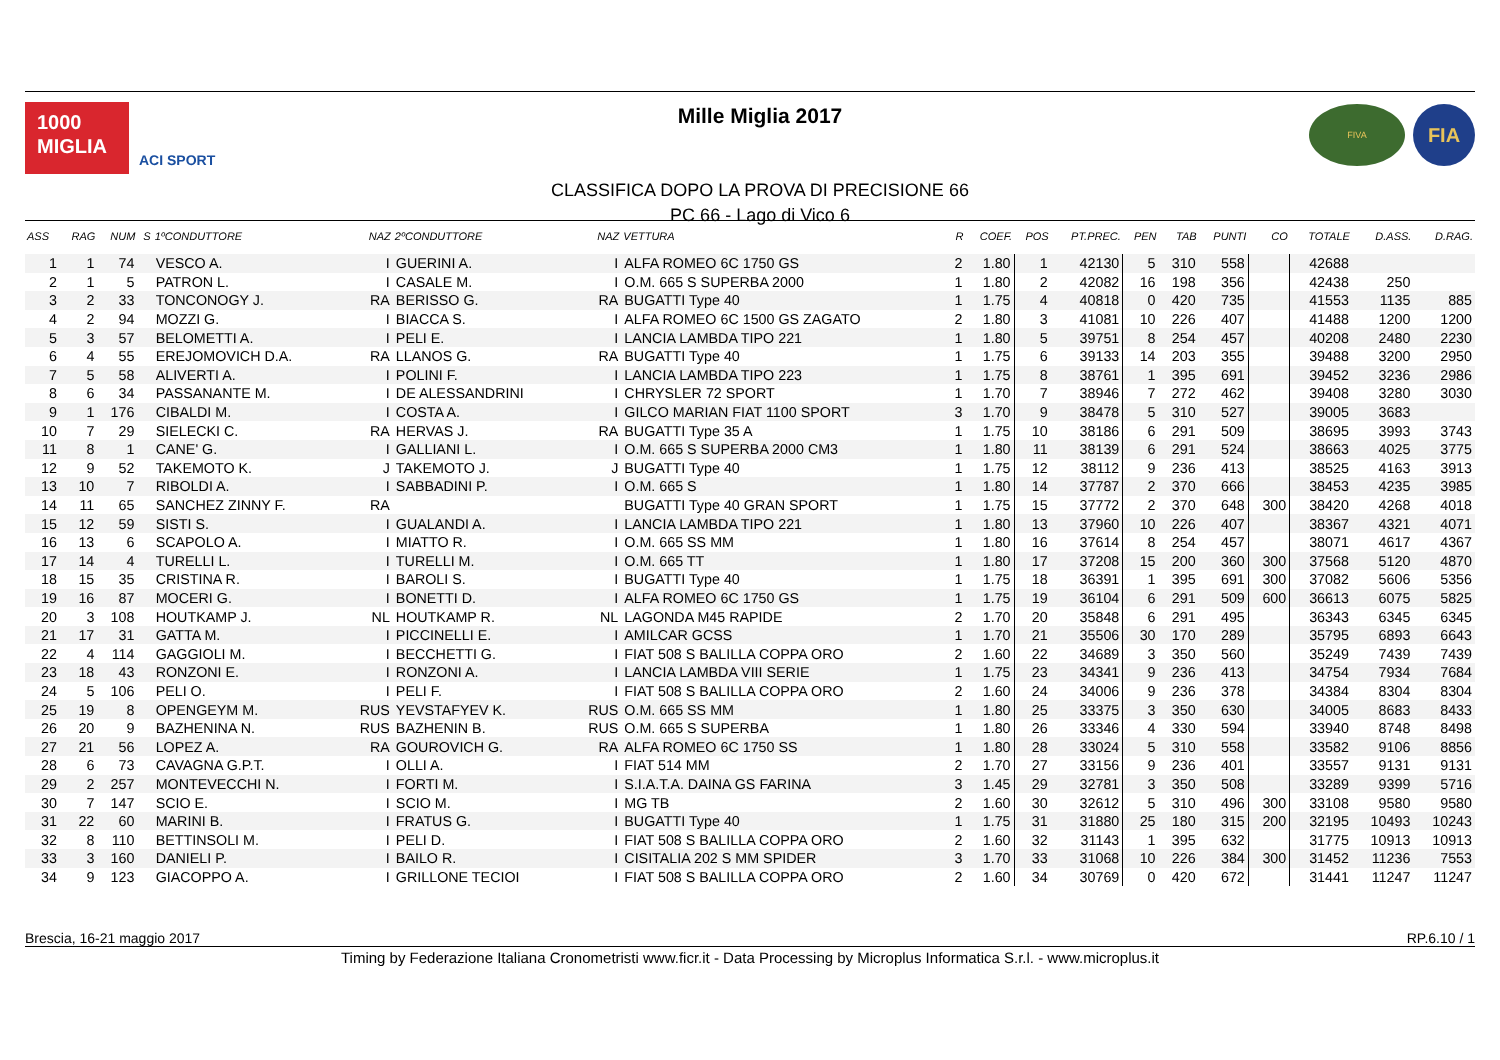1000
MIGLIA
ACI SPORT
Mille Miglia 2017
CLASSIFICA DOPO LA PROVA DI PRECISIONE 66
PC 66 - Lago di Vico 6
FIVA
FIA
| ASS | RAG | NUM | S | 1ºCONDUTTORE | NAZ | 2ºCONDUTTORE | NAZ | VETTURA | R | COEF. | POS | PT.PREC. | PEN | TAB | PUNTI | CO | TOTALE | D.ASS. | D.RAG. |
| --- | --- | --- | --- | --- | --- | --- | --- | --- | --- | --- | --- | --- | --- | --- | --- | --- | --- | --- | --- |
| 1 | 1 | 74 | | VESCO A. | I | GUERINI A. | I | ALFA ROMEO 6C 1750 GS | 2 | 1.80 | 1 | 42130 | 5 | 310 | 558 | | 42688 | | |
| 2 | 1 | 5 | | PATRON L. | I | CASALE M. | I | O.M. 665 S SUPERBA 2000 | 1 | 1.80 | 2 | 42082 | 16 | 198 | 356 | | 42438 | 250 | |
| 3 | 2 | 33 | | TONCONOGY J. | RA | BERISSO G. | RA | BUGATTI Type 40 | 1 | 1.75 | 4 | 40818 | 0 | 420 | 735 | | 41553 | 1135 | 885 |
| 4 | 2 | 94 | | MOZZI G. | I | BIACCA S. | I | ALFA ROMEO 6C 1500 GS ZAGATO | 2 | 1.80 | 3 | 41081 | 10 | 226 | 407 | | 41488 | 1200 | 1200 |
| 5 | 3 | 57 | | BELOMETTI A. | I | PELI E. | I | LANCIA LAMBDA TIPO 221 | 1 | 1.80 | 5 | 39751 | 8 | 254 | 457 | | 40208 | 2480 | 2230 |
| 6 | 4 | 55 | | EREJOMOVICH D.A. | RA | LLANOS G. | RA | BUGATTI Type 40 | 1 | 1.75 | 6 | 39133 | 14 | 203 | 355 | | 39488 | 3200 | 2950 |
| 7 | 5 | 58 | | ALIVERTI A. | I | POLINI F. | I | LANCIA LAMBDA TIPO 223 | 1 | 1.75 | 8 | 38761 | 1 | 395 | 691 | | 39452 | 3236 | 2986 |
| 8 | 6 | 34 | | PASSANANTE M. | I | DE ALESSANDRINI | I | CHRYSLER 72 SPORT | 1 | 1.70 | 7 | 38946 | 7 | 272 | 462 | | 39408 | 3280 | 3030 |
| 9 | 1 | 176 | | CIBALDI M. | I | COSTA A. | I | GILCO MARIAN FIAT 1100 SPORT | 3 | 1.70 | 9 | 38478 | 5 | 310 | 527 | | 39005 | 3683 | |
| 10 | 7 | 29 | | SIELECKI C. | RA | HERVAS J. | RA | BUGATTI Type 35 A | 1 | 1.75 | 10 | 38186 | 6 | 291 | 509 | | 38695 | 3993 | 3743 |
| 11 | 8 | 1 | | CANE' G. | I | GALLIANI L. | I | O.M. 665 S SUPERBA 2000 CM3 | 1 | 1.80 | 11 | 38139 | 6 | 291 | 524 | | 38663 | 4025 | 3775 |
| 12 | 9 | 52 | | TAKEMOTO K. | J | TAKEMOTO J. | J | BUGATTI Type 40 | 1 | 1.75 | 12 | 38112 | 9 | 236 | 413 | | 38525 | 4163 | 3913 |
| 13 | 10 | 7 | | RIBOLDI A. | I | SABBADINI P. | I | O.M. 665 S | 1 | 1.80 | 14 | 37787 | 2 | 370 | 666 | | 38453 | 4235 | 3985 |
| 14 | 11 | 65 | | SANCHEZ ZINNY F. | RA | | | BUGATTI Type 40 GRAN SPORT | 1 | 1.75 | 15 | 37772 | 2 | 370 | 648 | 300 | 38420 | 4268 | 4018 |
| 15 | 12 | 59 | | SISTI S. | I | GUALANDI A. | I | LANCIA LAMBDA TIPO 221 | 1 | 1.80 | 13 | 37960 | 10 | 226 | 407 | | 38367 | 4321 | 4071 |
| 16 | 13 | 6 | | SCAPOLO A. | I | MIATTO R. | I | O.M. 665 SS MM | 1 | 1.80 | 16 | 37614 | 8 | 254 | 457 | | 38071 | 4617 | 4367 |
| 17 | 14 | 4 | | TURELLI L. | I | TURELLI M. | I | O.M. 665 TT | 1 | 1.80 | 17 | 37208 | 15 | 200 | 360 | 300 | 37568 | 5120 | 4870 |
| 18 | 15 | 35 | | CRISTINA R. | I | BAROLI S. | I | BUGATTI Type 40 | 1 | 1.75 | 18 | 36391 | 1 | 395 | 691 | 300 | 37082 | 5606 | 5356 |
| 19 | 16 | 87 | | MOCERI G. | I | BONETTI D. | I | ALFA ROMEO 6C 1750 GS | 1 | 1.75 | 19 | 36104 | 6 | 291 | 509 | 600 | 36613 | 6075 | 5825 |
| 20 | 3 | 108 | | HOUTKAMP J. | NL | HOUTKAMP R. | NL | LAGONDA M45 RAPIDE | 2 | 1.70 | 20 | 35848 | 6 | 291 | 495 | | 36343 | 6345 | 6345 |
| 21 | 17 | 31 | | GATTA M. | I | PICCINELLI E. | I | AMILCAR GCSS | 1 | 1.70 | 21 | 35506 | 30 | 170 | 289 | | 35795 | 6893 | 6643 |
| 22 | 4 | 114 | | GAGGIOLI M. | I | BECCHETTI G. | I | FIAT 508 S BALILLA COPPA ORO | 2 | 1.60 | 22 | 34689 | 3 | 350 | 560 | | 35249 | 7439 | 7439 |
| 23 | 18 | 43 | | RONZONI E. | I | RONZONI A. | I | LANCIA LAMBDA VIII SERIE | 1 | 1.75 | 23 | 34341 | 9 | 236 | 413 | | 34754 | 7934 | 7684 |
| 24 | 5 | 106 | | PELI O. | I | PELI F. | I | FIAT 508 S BALILLA COPPA ORO | 2 | 1.60 | 24 | 34006 | 9 | 236 | 378 | | 34384 | 8304 | 8304 |
| 25 | 19 | 8 | | OPENGEYM M. | RUS | YEVSTAFYEV K. | RUS | O.M. 665 SS MM | 1 | 1.80 | 25 | 33375 | 3 | 350 | 630 | | 34005 | 8683 | 8433 |
| 26 | 20 | 9 | | BAZHENINA N. | RUS | BAZHENIN B. | RUS | O.M. 665 S SUPERBA | 1 | 1.80 | 26 | 33346 | 4 | 330 | 594 | | 33940 | 8748 | 8498 |
| 27 | 21 | 56 | | LOPEZ A. | RA | GOUROVICH G. | RA | ALFA ROMEO 6C 1750 SS | 1 | 1.80 | 28 | 33024 | 5 | 310 | 558 | | 33582 | 9106 | 8856 |
| 28 | 6 | 73 | | CAVAGNA G.P.T. | I | OLLI A. | I | FIAT 514 MM | 2 | 1.70 | 27 | 33156 | 9 | 236 | 401 | | 33557 | 9131 | 9131 |
| 29 | 2 | 257 | | MONTEVECCHI N. | I | FORTI M. | I | S.I.A.T.A. DAINA GS FARINA | 3 | 1.45 | 29 | 32781 | 3 | 350 | 508 | | 33289 | 9399 | 5716 |
| 30 | 7 | 147 | | SCIO E. | I | SCIO M. | I | MG TB | 2 | 1.60 | 30 | 32612 | 5 | 310 | 496 | 300 | 33108 | 9580 | 9580 |
| 31 | 22 | 60 | | MARINI B. | I | FRATUS G. | I | BUGATTI Type 40 | 1 | 1.75 | 31 | 31880 | 25 | 180 | 315 | 200 | 32195 | 10493 | 10243 |
| 32 | 8 | 110 | | BETTINSOLI M. | I | PELI D. | I | FIAT 508 S BALILLA COPPA ORO | 2 | 1.60 | 32 | 31143 | 1 | 395 | 632 | | 31775 | 10913 | 10913 |
| 33 | 3 | 160 | | DANIELI P. | I | BAILO R. | I | CISITALIA 202 S MM SPIDER | 3 | 1.70 | 33 | 31068 | 10 | 226 | 384 | 300 | 31452 | 11236 | 7553 |
| 34 | 9 | 123 | | GIACOPPO A. | I | GRILLONE TECIOI | I | FIAT 508 S BALILLA COPPA ORO | 2 | 1.60 | 34 | 30769 | 0 | 420 | 672 | | 31441 | 11247 | 11247 |
Brescia, 16-21 maggio 2017 RP.6.10 / 1
Timing by Federazione Italiana Cronometristi www.ficr.it - Data Processing by Microplus Informatica S.r.l. - www.microplus.it